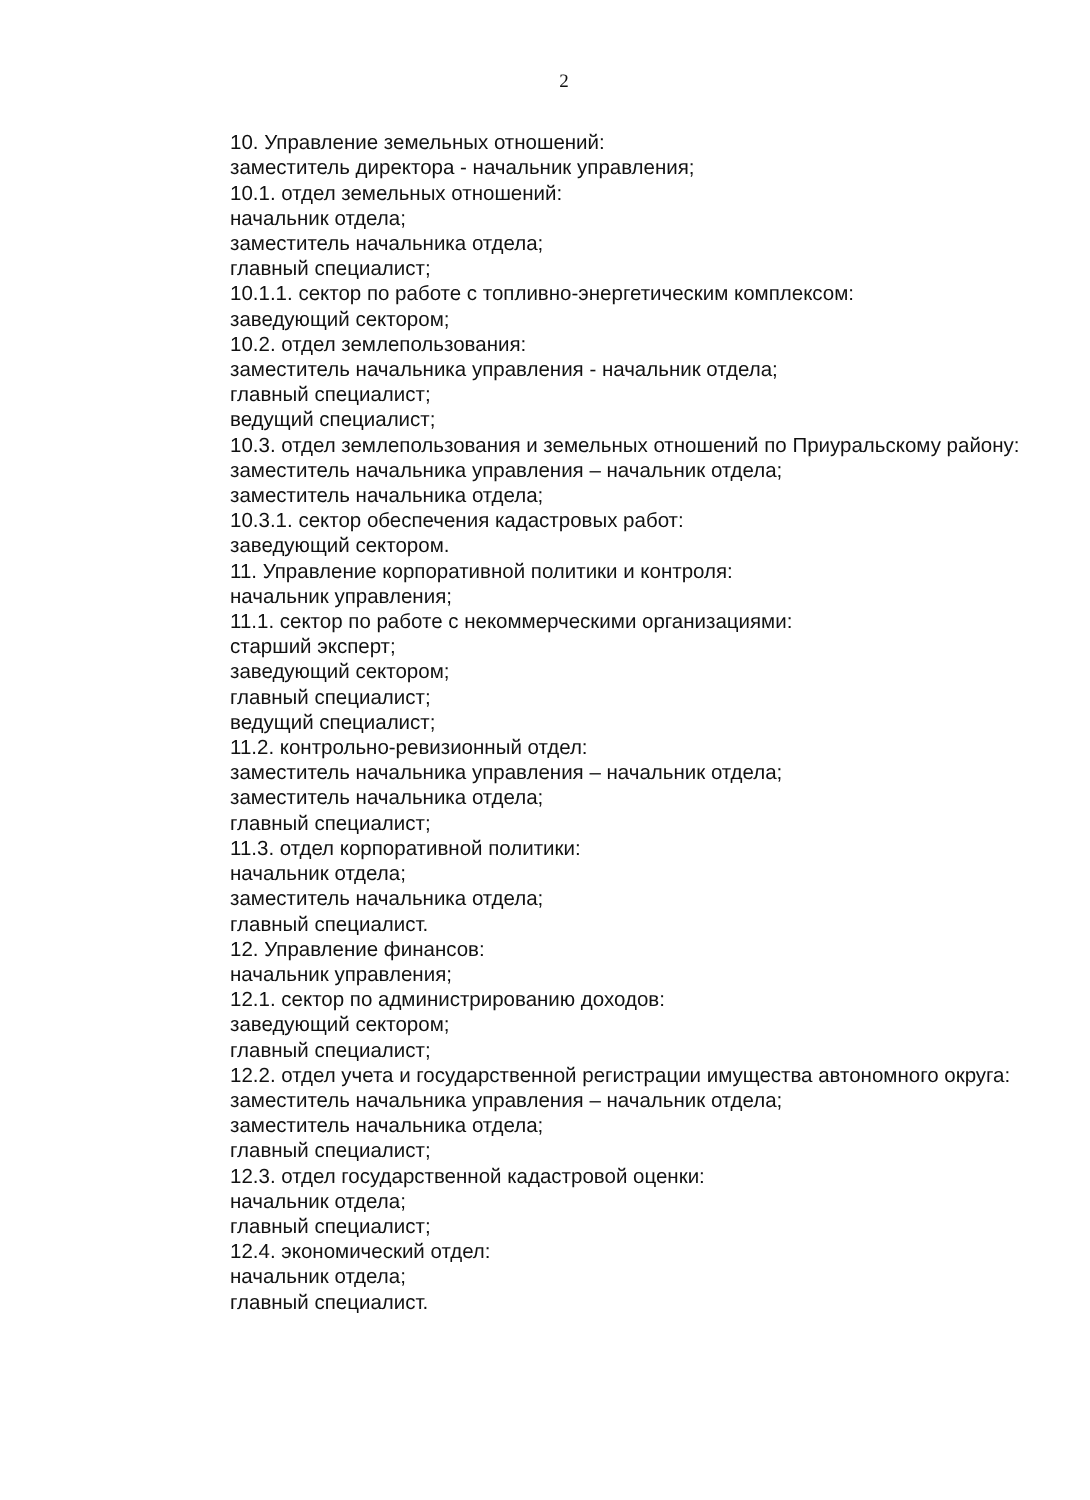2
10. Управление земельных отношений:
заместитель директора - начальник управления;
10.1. отдел земельных отношений:
начальник отдела;
заместитель начальника отдела;
главный специалист;
10.1.1. сектор по работе с топливно-энергетическим комплексом:
заведующий сектором;
10.2. отдел землепользования:
заместитель начальника управления - начальник отдела;
главный специалист;
ведущий специалист;
10.3. отдел землепользования и земельных отношений по Приуральскому району:
заместитель начальника управления – начальник отдела;
заместитель начальника отдела;
10.3.1. сектор обеспечения кадастровых работ:
заведующий сектором.
11. Управление корпоративной политики и контроля:
начальник управления;
11.1. сектор по работе с некоммерческими организациями:
старший эксперт;
заведующий сектором;
главный специалист;
ведущий специалист;
11.2. контрольно-ревизионный отдел:
заместитель начальника управления – начальник отдела;
заместитель начальника отдела;
главный специалист;
11.3. отдел корпоративной политики:
начальник отдела;
заместитель начальника отдела;
главный специалист.
12. Управление финансов:
начальник управления;
12.1. сектор по администрированию доходов:
заведующий сектором;
главный специалист;
12.2. отдел учета и государственной регистрации имущества автономного округа:
заместитель начальника управления – начальник отдела;
заместитель начальника отдела;
главный специалист;
12.3. отдел государственной кадастровой оценки:
начальник отдела;
главный специалист;
12.4. экономический отдел:
начальник отдела;
главный специалист.